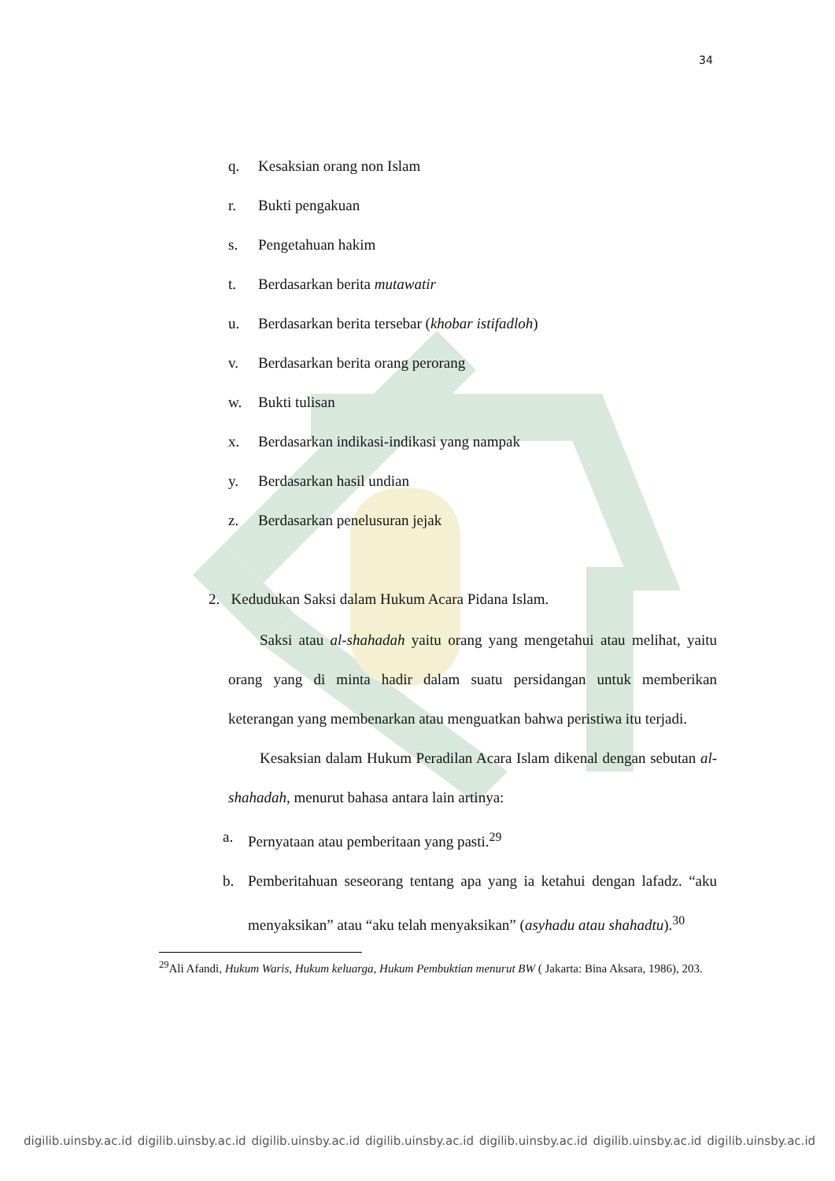34
q. Kesaksian orang non Islam
r. Bukti pengakuan
s. Pengetahuan hakim
t. Berdasarkan berita mutawatir
u. Berdasarkan berita tersebar (khobar istifadloh)
v. Berdasarkan berita orang perorang
w. Bukti tulisan
x. Berdasarkan indikasi-indikasi yang nampak
y. Berdasarkan hasil undian
z. Berdasarkan penelusuran jejak
2. Kedudukan Saksi dalam Hukum Acara Pidana Islam.
Saksi atau al-shahadah yaitu orang yang mengetahui atau melihat, yaitu orang yang di minta hadir dalam suatu persidangan untuk memberikan keterangan yang membenarkan atau menguatkan bahwa peristiwa itu terjadi.
Kesaksian dalam Hukum Peradilan Acara Islam dikenal dengan sebutan al-shahadah, menurut bahasa antara lain artinya:
a. Pernyataan atau pemberitaan yang pasti.<sup>29</sup>
b. Pemberitahuan seseorang tentang apa yang ia ketahui dengan lafadz. “aku menyaksikan” atau “aku telah menyaksikan” (asyhadu atau shahadtu).<sup>30</sup>
<sup>29</sup> Ali Afandi, Hukum Waris, Hukum keluarga, Hukum Pembuktian menurut BW ( Jakarta: Bina Aksara, 1986), 203.
digilib.uinsby.ac.id digilib.uinsby.ac.id digilib.uinsby.ac.id digilib.uinsby.ac.id digilib.uinsby.ac.id digilib.uinsby.ac.id digilib.uinsby.ac.id